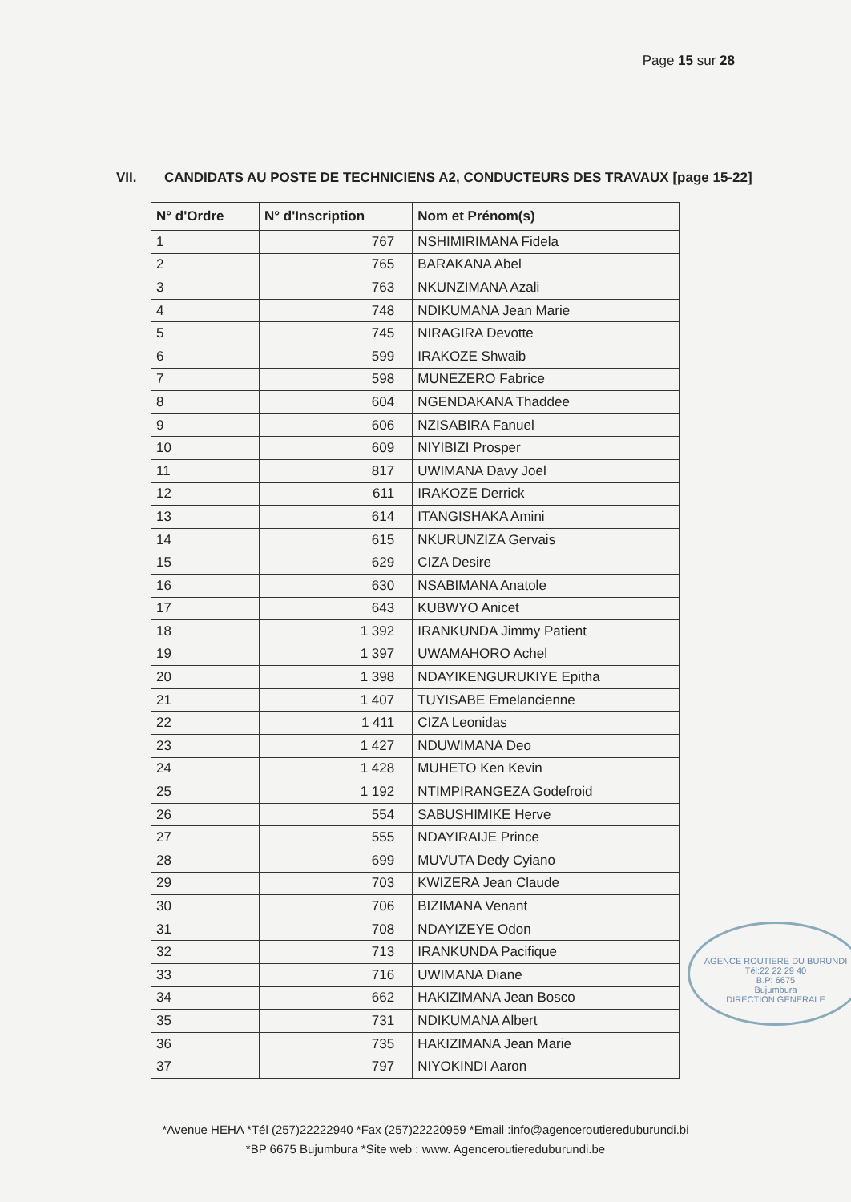Page 15 sur 28
VII. CANDIDATS AU POSTE DE TECHNICIENS A2, CONDUCTEURS DES TRAVAUX [page 15-22]
| N° d'Ordre | N° d'Inscription | Nom et Prénom(s) |
| --- | --- | --- |
| 1 | 767 | NSHIMIRIMANA Fidela |
| 2 | 765 | BARAKANA Abel |
| 3 | 763 | NKUNZIMANA Azali |
| 4 | 748 | NDIKUMANA Jean Marie |
| 5 | 745 | NIRAGIRA Devotte |
| 6 | 599 | IRAKOZE Shwaib |
| 7 | 598 | MUNEZERO Fabrice |
| 8 | 604 | NGENDAKANA Thaddee |
| 9 | 606 | NZISABIRA Fanuel |
| 10 | 609 | NIYIBIZI Prosper |
| 11 | 817 | UWIMANA Davy Joel |
| 12 | 611 | IRAKOZE Derrick |
| 13 | 614 | ITANGISHAKA Amini |
| 14 | 615 | NKURUNZIZA Gervais |
| 15 | 629 | CIZA Desire |
| 16 | 630 | NSABIMANA Anatole |
| 17 | 643 | KUBWYO Anicet |
| 18 | 1 392 | IRANKUNDA Jimmy Patient |
| 19 | 1 397 | UWAMAHORO Achel |
| 20 | 1 398 | NDAYIKENGURUKIYE Epitha |
| 21 | 1 407 | TUYISABE Emelancienne |
| 22 | 1 411 | CIZA Leonidas |
| 23 | 1 427 | NDUWIMANA Deo |
| 24 | 1 428 | MUHETO Ken Kevin |
| 25 | 1 192 | NTIMPIRANGEZA Godefroid |
| 26 | 554 | SABUSHIMIKE Herve |
| 27 | 555 | NDAYIRAIJE Prince |
| 28 | 699 | MUVUTA Dedy Cyiano |
| 29 | 703 | KWIZERA Jean Claude |
| 30 | 706 | BIZIMANA Venant |
| 31 | 708 | NDAYIZEYE Odon |
| 32 | 713 | IRANKUNDA Pacifique |
| 33 | 716 | UWIMANA Diane |
| 34 | 662 | HAKIZIMANA Jean Bosco |
| 35 | 731 | NDIKUMANA Albert |
| 36 | 735 | HAKIZIMANA Jean Marie |
| 37 | 797 | NIYOKINDI Aaron |
AGENCE ROUTIERE DU BURUNDI
Tél:22 22 29 40
B.P: 6675
Bujumbura
DIRECTION GENERALE
*Avenue HEHA *Tél (257)22222940 *Fax (257)22220959 *Email :info@agenceroutiereduburundi.bi
*BP 6675 Bujumbura *Site web : www. Agenceroutiereduburundi.be